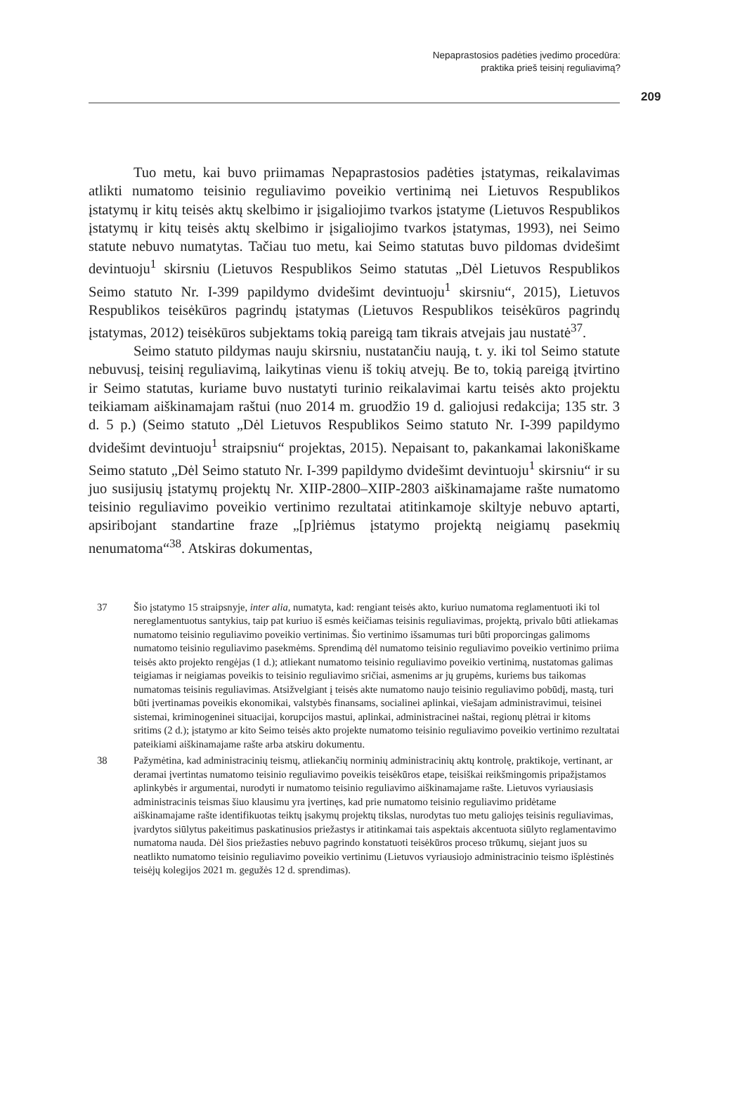Nepaprastosios padėties įvedimo procedūra:
praktika prieš teisinį reguliavimą?
209
Tuo metu, kai buvo priimamas Nepaprastosios padėties įstatymas, reikalavimas atlikti numatomo teisinio reguliavimo poveikio vertinimą nei Lietuvos Respublikos įstatymų ir kitų teisės aktų skelbimo ir įsigaliojimo tvarkos įstatyme (Lietuvos Respublikos įstatymų ir kitų teisės aktų skelbimo ir įsigaliojimo tvarkos įstatymas, 1993), nei Seimo statute nebuvo numatytas. Tačiau tuo metu, kai Seimo statutas buvo pildomas dvidešimt devintuoju<sup>1</sup> skirsniu (Lietuvos Respublikos Seimo statutas „Dėl Lietuvos Respublikos Seimo statuto Nr. I-399 papildymo dvidešimt devintuoju<sup>1</sup> skirsniu“, 2015), Lietuvos Respublikos teisėkūros pagrindų įstatymas (Lietuvos Respublikos teisėkūros pagrindų įstatymas, 2012) teisėkūros subjektams tokią pareigą tam tikrais atvejais jau nustatė<sup>37</sup>.
Seimo statuto pildymas nauju skirsniu, nustatančiu naują, t. y. iki tol Seimo statute nebuvusį, teisinį reguliavimą, laikytinas vienu iš tokių atvejų. Be to, tokią pareigą įtvirtino ir Seimo statutas, kuriame buvo nustatyti turinio reikalavimai kartu teisės akto projektu teikiamam aiškinamajam raštui (nuo 2014 m. gruodžio 19 d. galiojusi redakcija; 135 str. 3 d. 5 p.) (Seimo statuto „Dėl Lietuvos Respublikos Seimo statuto Nr. I-399 papildymo dvidešimt devintuoju<sup>1</sup> straipsniu“ projektas, 2015). Nepaisant to, pakankamai lakoniškame Seimo statuto „Dėl Seimo statuto Nr. I-399 papildymo dvidešimt devintuoju<sup>1</sup> skirsniu“ ir su juo susijusių įstatymų projektų Nr. XIIP-2800–XIIP-2803 aiškinamajame rašte numatomo teisinio reguliavimo poveikio vertinimo rezultatai atitinkamoje skiltyje nebuvo aptarti, apsiribojant standartine fraze „[p]riėmus įstatymo projektą neigiamų pasekmių nenumatoma“<sup>38</sup>. Atskiras dokumentas,
37 Šio įstatymo 15 straipsnyje, inter alia, numatyta, kad: rengiant teisės akto, kuriuo numatoma reglamentuoti iki tol nereglamentuotus santykius, taip pat kuriuo iš esmės keičiamas teisinis reguliavimas, projektą, privalo būti atliekamas numatomo teisinio reguliavimo poveikio vertinimas. Šio vertinimo išsamumas turi būti proporcingas galimoms numatomo teisinio reguliavimo pasekmėms. Sprendimą dėl numatomo teisinio reguliavimo poveikio vertinimo priima teisės akto projekto rengėjas (1 d.); atliekant numatomo teisinio reguliavimo poveikio vertinimą, nustatomas galimas teigiamas ir neigiamas poveikis to teisinio reguliavimo sričiai, asmenims ar jų grupėms, kuriems bus taikomas numatomas teisinis reguliavimas. Atsižvelgiant į teisės akte numatomo naujo teisinio reguliavimo pobūdį, mastą, turi būti įvertinamas poveikis ekonomikai, valstybės finansams, socialinei aplinkai, viešajam administravimui, teisinei sistemai, kriminogeninei situacijai, korupcijos mastui, aplinkai, administracinei naštai, regionų plėtrai ir kitoms sritims (2 d.); įstatymo ar kito Seimo teisės akto projekte numatomo teisinio reguliavimo poveikio vertinimo rezultatai pateikiami aiškinamajame rašte arba atskiru dokumentu.
38 Pažymėtina, kad administracinių teismų, atliekančių norminių administracinių aktų kontrolę, praktikoje, vertinant, ar deramai įvertintas numatomo teisinio reguliavimo poveikis teisėkūros etape, teisiškai reikšmingomis pripažįstamos aplinkybės ir argumentai, nurodyti ir numatomo teisinio reguliavimo aiškinamajame rašte. Lietuvos vyriausiasis administracinis teismas šiuo klausimu yra įvertinęs, kad prie numatomo teisinio reguliavimo pridėtame aiškinamajame rašte identifikuotas teiktų įsakymų projektų tikslas, nurodytas tuo metu galiojęs teisinis reguliavimas, įvardytos siūlytus pakeitimus paskatinusios priežastys ir atitinkamai tais aspektais akcentuota siūlyto reglamentavimo numatoma nauda. Dėl šios priežasties nebuvo pagrindo konstatuoti teisėkūros proceso trūkumų, siejant juos su neatlikto numatomo teisinio reguliavimo poveikio vertinimu (Lietuvos vyriausiojo administracinio teismo išplėstinės teisėjų kolegijos 2021 m. gegužės 12 d. sprendimas).